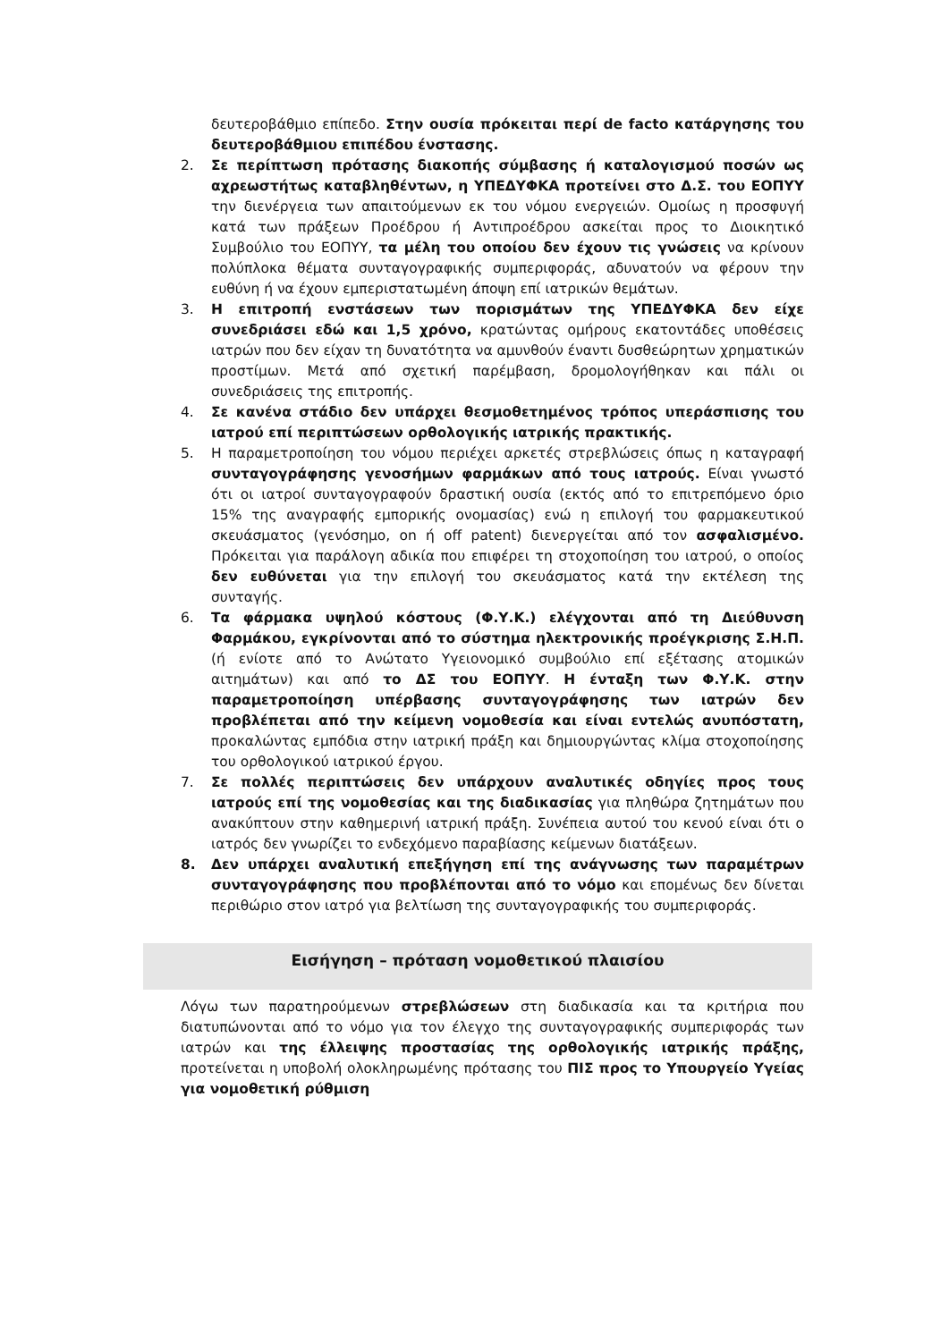δευτεροβάθμιο επίπεδο. Στην ουσία πρόκειται περί de facto κατάργησης του δευτεροβάθμιου επιπέδου ένστασης.
2. Σε περίπτωση πρότασης διακοπής σύμβασης ή καταλογισμού ποσών ως αχρεωστήτως καταβληθέντων, η ΥΠΕΔΥΦΚΑ προτείνει στο Δ.Σ. του ΕΟΠΥΥ την διενέργεια των απαιτούμενων εκ του νόμου ενεργειών. Ομοίως η προσφυγή κατά των πράξεων Προέδρου ή Αντιπροέδρου ασκείται προς το Διοικητικό Συμβούλιο του ΕΟΠΥΥ, τα μέλη του οποίου δεν έχουν τις γνώσεις να κρίνουν πολύπλοκα θέματα συνταγογραφικής συμπεριφοράς, αδυνατούν να φέρουν την ευθύνη ή να έχουν εμπεριστατωμένη άποψη επί ιατρικών θεμάτων.
3. Η επιτροπή ενστάσεων των πορισμάτων της ΥΠΕΔΥΦΚΑ δεν είχε συνεδριάσει εδώ και 1,5 χρόνο, κρατώντας ομήρους εκατοντάδες υποθέσεις ιατρών που δεν είχαν τη δυνατότητα να αμυνθούν έναντι δυσθεώρητων χρηματικών προστίμων. Μετά από σχετική παρέμβαση, δρομολογήθηκαν και πάλι οι συνεδριάσεις της επιτροπής.
4. Σε κανένα στάδιο δεν υπάρχει θεσμοθετημένος τρόπος υπεράσπισης του ιατρού επί περιπτώσεων ορθολογικής ιατρικής πρακτικής.
5. Η παραμετροποίηση του νόμου περιέχει αρκετές στρεβλώσεις όπως η καταγραφή συνταγογράφησης γενοσήμων φαρμάκων από τους ιατρούς. Είναι γνωστό ότι οι ιατροί συνταγογραφούν δραστική ουσία (εκτός από το επιτρεπόμενο όριο 15% της αναγραφής εμπορικής ονομασίας) ενώ η επιλογή του φαρμακευτικού σκευάσματος (γενόσημο, on ή off patent) διενεργείται από τον ασφαλισμένο. Πρόκειται για παράλογη αδικία που επιφέρει τη στοχοποίηση του ιατρού, ο οποίος δεν ευθύνεται για την επιλογή του σκευάσματος κατά την εκτέλεση της συνταγής.
6. Τα φάρμακα υψηλού κόστους (Φ.Υ.Κ.) ελέγχονται από τη Διεύθυνση Φαρμάκου, εγκρίνονται από το σύστημα ηλεκτρονικής προέγκρισης Σ.Η.Π. (ή ενίοτε από το Ανώτατο Υγειονομικό συμβούλιο επί εξέτασης ατομικών αιτημάτων) και από το ΔΣ του ΕΟΠΥΥ. Η ένταξη των Φ.Υ.Κ. στην παραμετροποίηση υπέρβασης συνταγογράφησης των ιατρών δεν προβλέπεται από την κείμενη νομοθεσία και είναι εντελώς ανυπόστατη, προκαλώντας εμπόδια στην ιατρική πράξη και δημιουργώντας κλίμα στοχοποίησης του ορθολογικού ιατρικού έργου.
7. Σε πολλές περιπτώσεις δεν υπάρχουν αναλυτικές οδηγίες προς τους ιατρούς επί της νομοθεσίας και της διαδικασίας για πληθώρα ζητημάτων που ανακύπτουν στην καθημερινή ιατρική πράξη. Συνέπεια αυτού του κενού είναι ότι ο ιατρός δεν γνωρίζει το ενδεχόμενο παραβίασης κείμενων διατάξεων.
8. Δεν υπάρχει αναλυτική επεξήγηση επί της ανάγνωσης των παραμέτρων συνταγογράφησης που προβλέπονται από το νόμο και επομένως δεν δίνεται περιθώριο στον ιατρό για βελτίωση της συνταγογραφικής του συμπεριφοράς.
Εισήγηση – πρόταση νομοθετικού πλαισίου
Λόγω των παρατηρούμενων στρεβλώσεων στη διαδικασία και τα κριτήρια που διατυπώνονται από το νόμο για τον έλεγχο της συνταγογραφικής συμπεριφοράς των ιατρών και της έλλειψης προστασίας της ορθολογικής ιατρικής πράξης, προτείνεται η υποβολή ολοκληρωμένης πρότασης του ΠΙΣ προς το Υπουργείο Υγείας για νομοθετική ρύθμιση